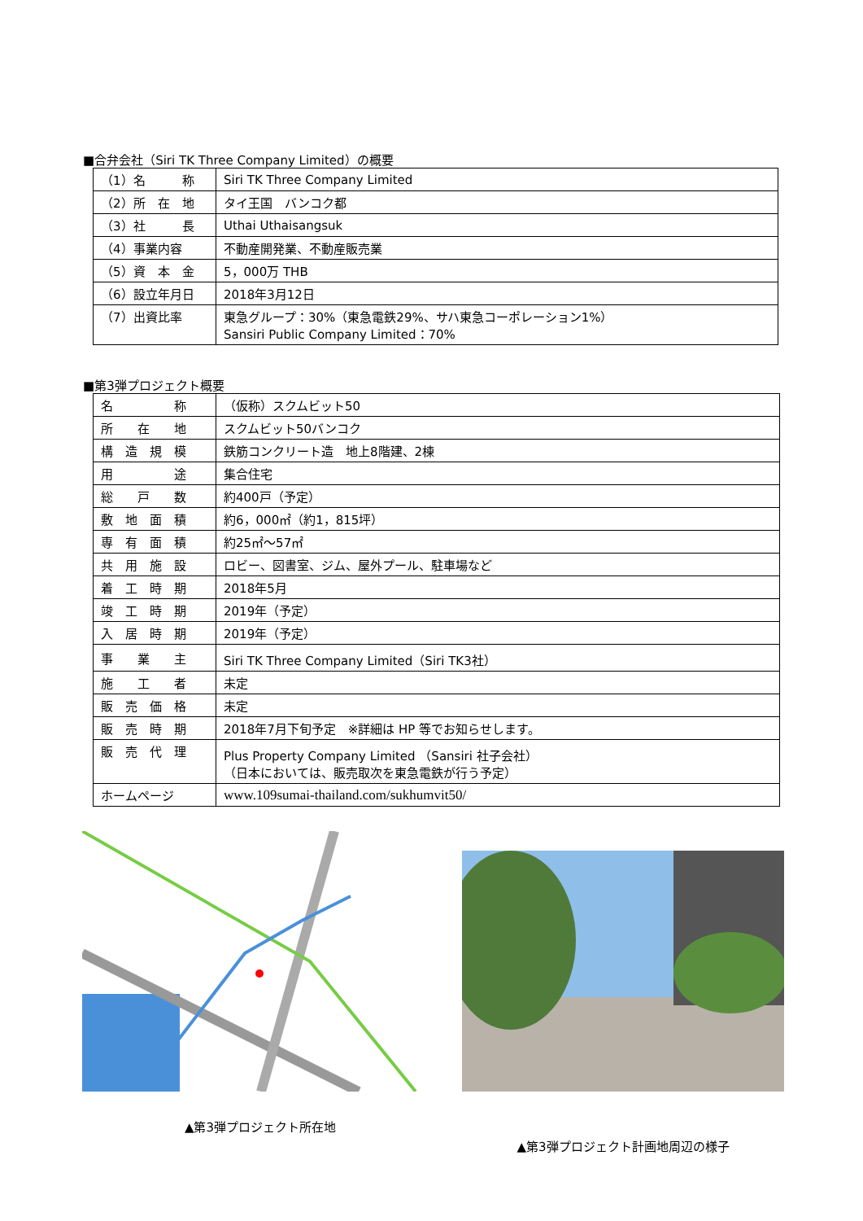■合弁会社（Siri TK Three Company Limited）の概要
| （1）名 称 | Siri TK Three Company Limited |
| （2）所 在 地 | タイ王国 バンコク都 |
| （3）社 長 | Uthai Uthaisangsuk |
| （4）事業内容 | 不動産開発業、不動産販売業 |
| （5）資 本 金 | 5，000万 THB |
| （6）設立年月日 | 2018年3月12日 |
| （7）出資比率 | 東急グループ：30%（東急電鉄29%、サハ東急コーポレーション1%） Sansiri Public Company Limited：70% |
■第3弾プロジェクト概要
| 名 称 | （仮称）スクムビット50 |
| 所 在 地 | スクムビット50バンコク |
| 構 造 規 模 | 鉄筋コンクリート造 地上8階建、2棟 |
| 用 途 | 集合住宅 |
| 総 戸 数 | 約400戸（予定） |
| 敷 地 面 積 | 約6，000㎡（約1，815坪） |
| 専 有 面 積 | 約25㎡～57㎡ |
| 共 用 施 設 | ロビー、図書室、ジム、屋外プール、駐車場など |
| 着 工 時 期 | 2018年5月 |
| 竣 工 時 期 | 2019年（予定） |
| 入 居 時 期 | 2019年（予定） |
| 事 業 主 | Siri TK Three Company Limited（Siri TK3社） |
| 施 工 者 | 未定 |
| 販 売 価 格 | 未定 |
| 販 売 時 期 | 2018年7月下旬予定 ※詳細は HP 等でお知らせします。 |
| 販 売 代 理 | Plus Property Company Limited （Sansiri 社子会社） （日本においては、販売取次を東急電鉄が行う予定） |
| ホームページ | www.109sumai-thailand.com/sukhumvit50/ |
▲第3弾プロジェクト所在地
▲第3弾プロジェクト計画地周辺の様子